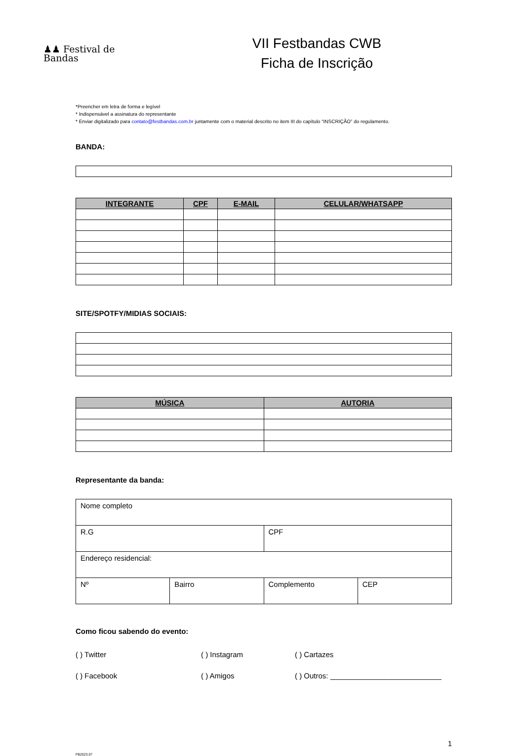♟♟ Festival de
Bandas
VII Festbandas CWB
Ficha de Inscrição
*Preencher em letra de forma e legível
* Indispensável a assinatura do representante
* Enviar digitalizado para contato@festbandas.com.br juntamente com o material descrito no item III do capítulo “INSCRIÇÃO” do regulamento.
BANDA:
| INTEGRANTE | CPF | E-MAIL | CELULAR/WHATSAPP |
| --- | --- | --- | --- |
SITE/SPOTFY/MIDIAS SOCIAIS:
| MÚSICA | AUTORIA |
| --- | --- |
Representante da banda:
| Nome completo | | | |
| R.G | | CPF | |
| Endereço residencial: | | | |
| Nº | Bairro | Complemento | CEP |
Como ficou sabendo do evento:
( ) Twitter
( ) Instagram
( ) Cartazes
( ) Facebook
( ) Amigos
( ) Outros: ___________________________
1
FB2023.07